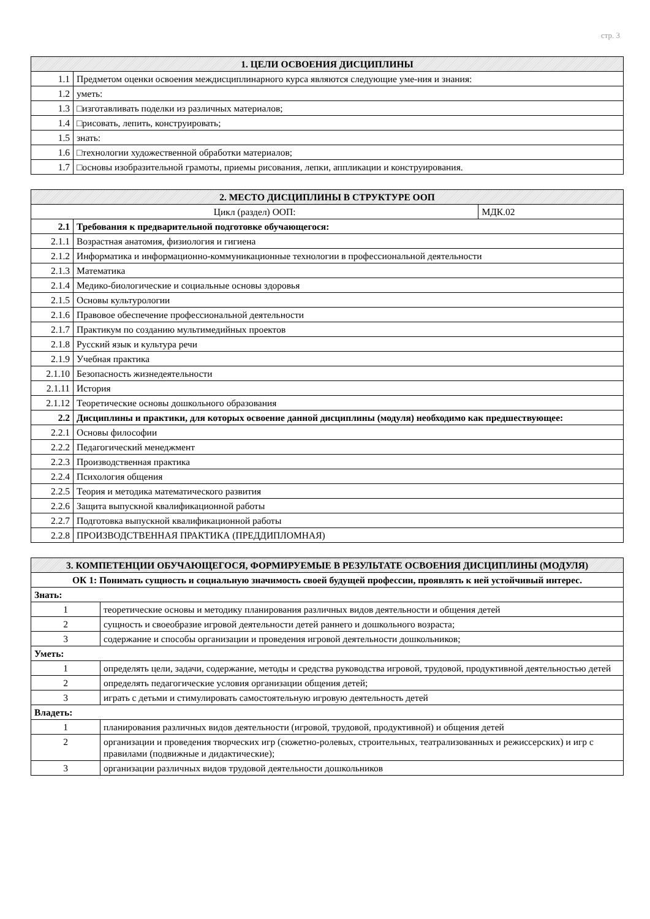стр. 3
| 1. ЦЕЛИ ОСВОЕНИЯ ДИСЦИПЛИНЫ | |
| --- | --- |
| 1.1 | Предметом оценки освоения междисциплинарного курса являются следующие уме-ния и знания: |
| 1.2 | уметь: |
| 1.3 | □изготавливать поделки из различных материалов; |
| 1.4 | □рисовать, лепить, конструировать; |
| 1.5 | знать: |
| 1.6 | □технологии художественной обработки материалов; |
| 1.7 | □основы изобразительной грамоты, приемы рисования, лепки, аппликации и конструирования. |
| 2. МЕСТО ДИСЦИПЛИНЫ В СТРУКТУРЕ ООП | | |
| --- | --- | --- |
| Цикл (раздел) ООП: | | МДК.02 |
| 2.1 | Требования к предварительной подготовке обучающегося: | |
| 2.1.1 | Возрастная анатомия, физиология и гигиена | |
| 2.1.2 | Информатика и информационно-коммуникационные технологии в профессиональной деятельности | |
| 2.1.3 | Математика | |
| 2.1.4 | Медико-биологические и социальные основы здоровья | |
| 2.1.5 | Основы культурологии | |
| 2.1.6 | Правовое обеспечение профессиональной деятельности | |
| 2.1.7 | Практикум по созданию мультимедийных проектов | |
| 2.1.8 | Русский язык и культура речи | |
| 2.1.9 | Учебная практика | |
| 2.1.10 | Безопасность жизнедеятельности | |
| 2.1.11 | История | |
| 2.1.12 | Теоретические основы дошкольного образования | |
| 2.2 | Дисциплины и практики, для которых освоение данной дисциплины (модуля) необходимо как предшествующее: | |
| 2.2.1 | Основы философии | |
| 2.2.2 | Педагогический менеджмент | |
| 2.2.3 | Производственная практика | |
| 2.2.4 | Психология общения | |
| 2.2.5 | Теория и методика математического развития | |
| 2.2.6 | Защита выпускной квалификационной работы | |
| 2.2.7 | Подготовка выпускной квалификационной работы | |
| 2.2.8 | ПРОИЗВОДСТВЕННАЯ ПРАКТИКА (ПРЕДДИПЛОМНАЯ) | |
| 3. КОМПЕТЕНЦИИ ОБУЧАЮЩЕГОСЯ, ФОРМИРУЕМЫЕ В РЕЗУЛЬТАТЕ ОСВОЕНИЯ ДИСЦИПЛИНЫ (МОДУЛЯ) | |
| --- | --- |
| ОК 1: Понимать сущность и социальную значимость своей будущей профессии, проявлять к ней устойчивый интерес. | |
| Знать: | |
| 1 | теоретические основы и методику планирования различных видов деятельности и общения детей |
| 2 | сущность и своеобразие игровой деятельности детей раннего и дошкольного возраста; |
| 3 | содержание и способы организации и проведения игровой деятельности дошкольников; |
| Уметь: | |
| 1 | определять цели, задачи, содержание, методы и средства руководства игровой, трудовой, продуктивной деятельностью детей |
| 2 | определять педагогические условия организации общения детей; |
| 3 | играть с детьми и стимулировать самостоятельную игровую деятельность детей |
| Владеть: | |
| 1 | планирования различных видов деятельности (игровой, трудовой, продуктивной) и общения детей |
| 2 | организации и проведения творческих игр (сюжетно-ролевых, строительных, театрализованных и режиссерских) и игр с правилами (подвижные и дидактические); |
| 3 | организации различных видов трудовой деятельности дошкольников |